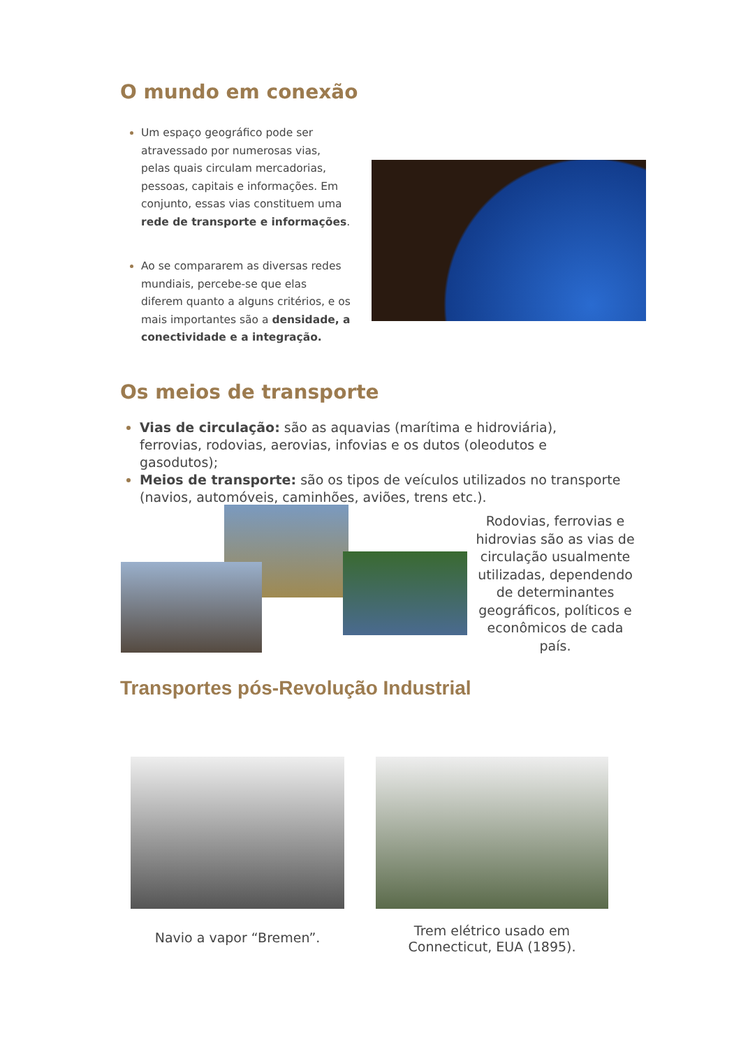O mundo em conexão
Um espaço geográfico pode ser atravessado por numerosas vias, pelas quais circulam mercadorias, pessoas, capitais e informações. Em conjunto, essas vias constituem uma rede de transporte e informações.
Ao se compararem as diversas redes mundiais, percebe-se que elas diferem quanto a alguns critérios, e os mais importantes são a densidade, a conectividade e a integração.
Os meios de transporte
Vias de circulação: são as aquavias (marítima e hidroviária), ferrovias, rodovias, aerovias, infovias e os dutos (oleodutos e gasodutos);
Meios de transporte: são os tipos de veículos utilizados no transporte (navios, automóveis, caminhões, aviões, trens etc.).
Rodovias, ferrovias e hidrovias são as vias de circulação usualmente utilizadas, dependendo de determinantes geográficos, políticos e econômicos de cada país.
Transportes pós-Revolução Industrial
Navio a vapor “Bremen”.
Trem elétrico usado em Connecticut, EUA (1895).